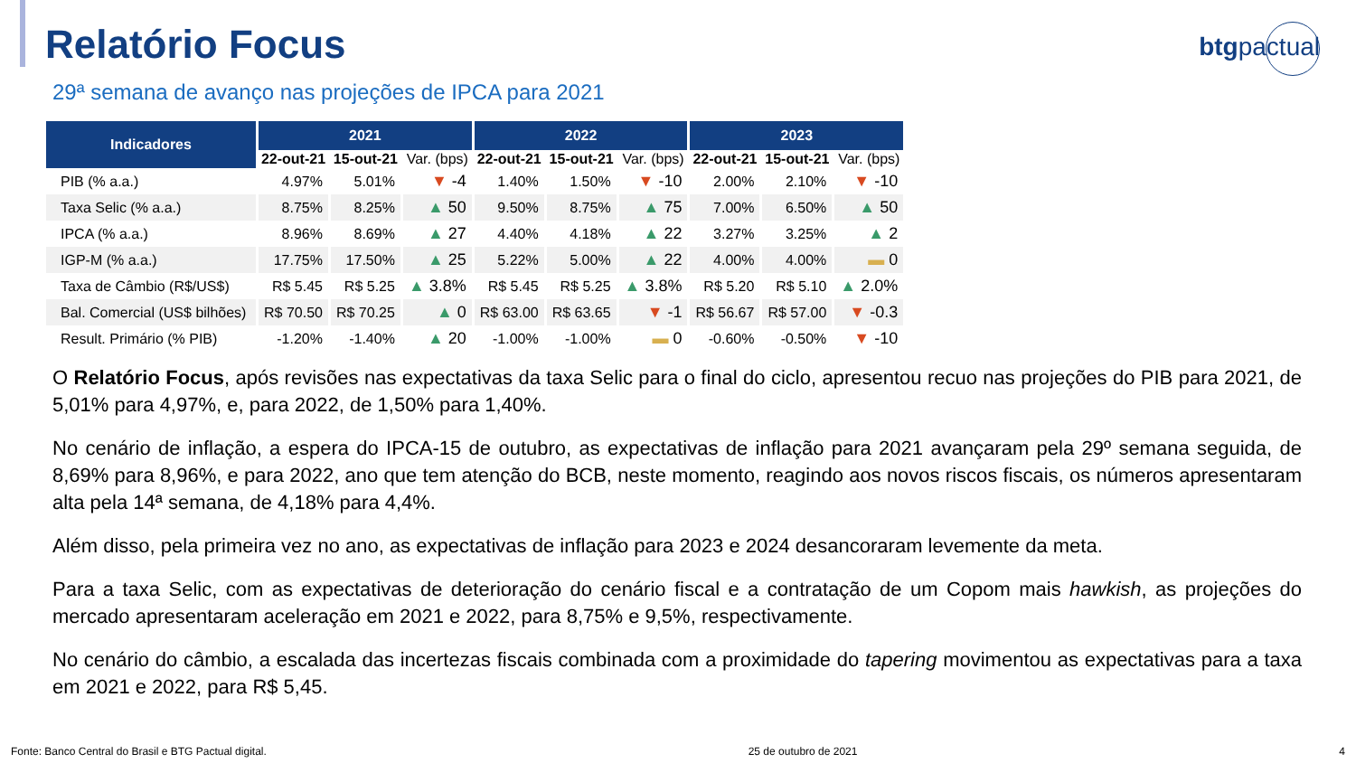btgpactual
Relatório Focus
29ª semana de avanço nas projeções de IPCA para 2021
| Indicadores | 2021 | | | 2022 | | | 2023 | | |
| --- | --- | --- | --- | --- | --- | --- | --- | --- | --- |
| | 22-out-21 | 15-out-21 | Var. (bps) | 22-out-21 | 15-out-21 | Var. (bps) | 22-out-21 | 15-out-21 | Var. (bps) |
| PIB (% a.a.) | 4.97% | 5.01% | ▼ -4 | 1.40% | 1.50% | ▼ -10 | 2.00% | 2.10% | ▼ -10 |
| Taxa Selic (% a.a.) | 8.75% | 8.25% | ▲ 50 | 9.50% | 8.75% | ▲ 75 | 7.00% | 6.50% | ▲ 50 |
| IPCA (% a.a.) | 8.96% | 8.69% | ▲ 27 | 4.40% | 4.18% | ▲ 22 | 3.27% | 3.25% | ▲ 2 |
| IGP-M (% a.a.) | 17.75% | 17.50% | ▲ 25 | 5.22% | 5.00% | ▲ 22 | 4.00% | 4.00% | ▬ 0 |
| Taxa de Câmbio (R$/US$) | R$ 5.45 | R$ 5.25 | ▲ 3.8% | R$ 5.45 | R$ 5.25 | ▲ 3.8% | R$ 5.20 | R$ 5.10 | ▲ 2.0% |
| Bal. Comercial (US$ bilhões) | R$ 70.50 | R$ 70.25 | ▲ 0 | R$ 63.00 | R$ 63.65 | ▼ -1 | R$ 56.67 | R$ 57.00 | ▼ -0.3 |
| Result. Primário (% PIB) | -1.20% | -1.40% | ▲ 20 | -1.00% | -1.00% | ▬ 0 | -0.60% | -0.50% | ▼ -10 |
O Relatório Focus, após revisões nas expectativas da taxa Selic para o final do ciclo, apresentou recuo nas projeções do PIB para 2021, de 5,01% para 4,97%, e, para 2022, de 1,50% para 1,40%.
No cenário de inflação, a espera do IPCA-15 de outubro, as expectativas de inflação para 2021 avançaram pela 29º semana seguida, de 8,69% para 8,96%, e para 2022, ano que tem atenção do BCB, neste momento, reagindo aos novos riscos fiscais, os números apresentaram alta pela 14ª semana, de 4,18% para 4,4%.
Além disso, pela primeira vez no ano, as expectativas de inflação para 2023 e 2024 desancoraram levemente da meta.
Para a taxa Selic, com as expectativas de deterioração do cenário fiscal e a contratação de um Copom mais hawkish, as projeções do mercado apresentaram aceleração em 2021 e 2022, para 8,75% e 9,5%, respectivamente.
No cenário do câmbio, a escalada das incertezas fiscais combinada com a proximidade do tapering movimentou as expectativas para a taxa em 2021 e 2022, para R$ 5,45.
Fonte: Banco Central do Brasil e BTG Pactual digital. 25 de outubro de 2021 4